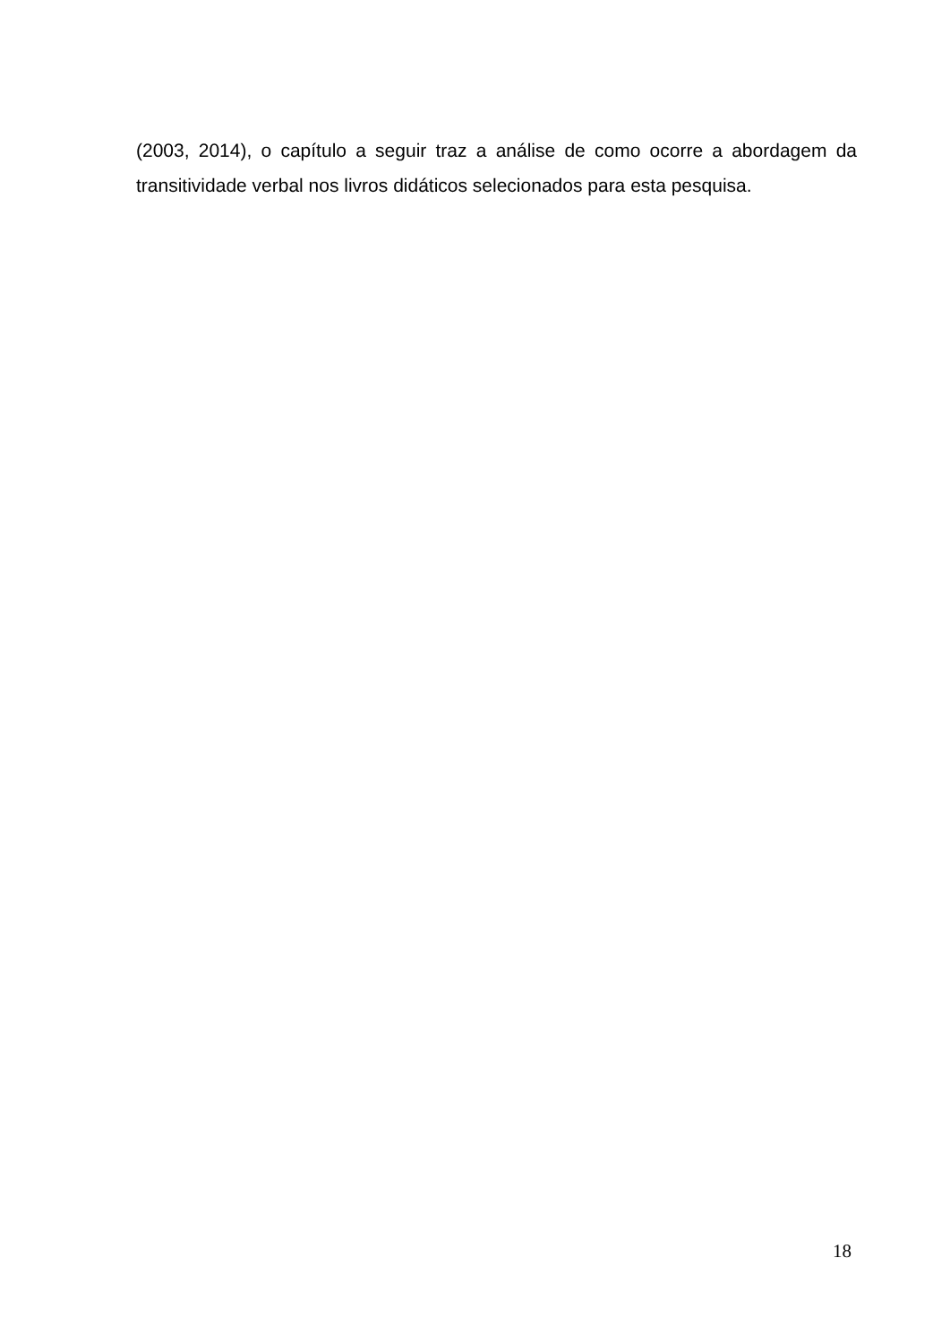(2003, 2014), o capítulo a seguir traz a análise de como ocorre a abordagem da transitividade verbal nos livros didáticos selecionados para esta pesquisa.
18